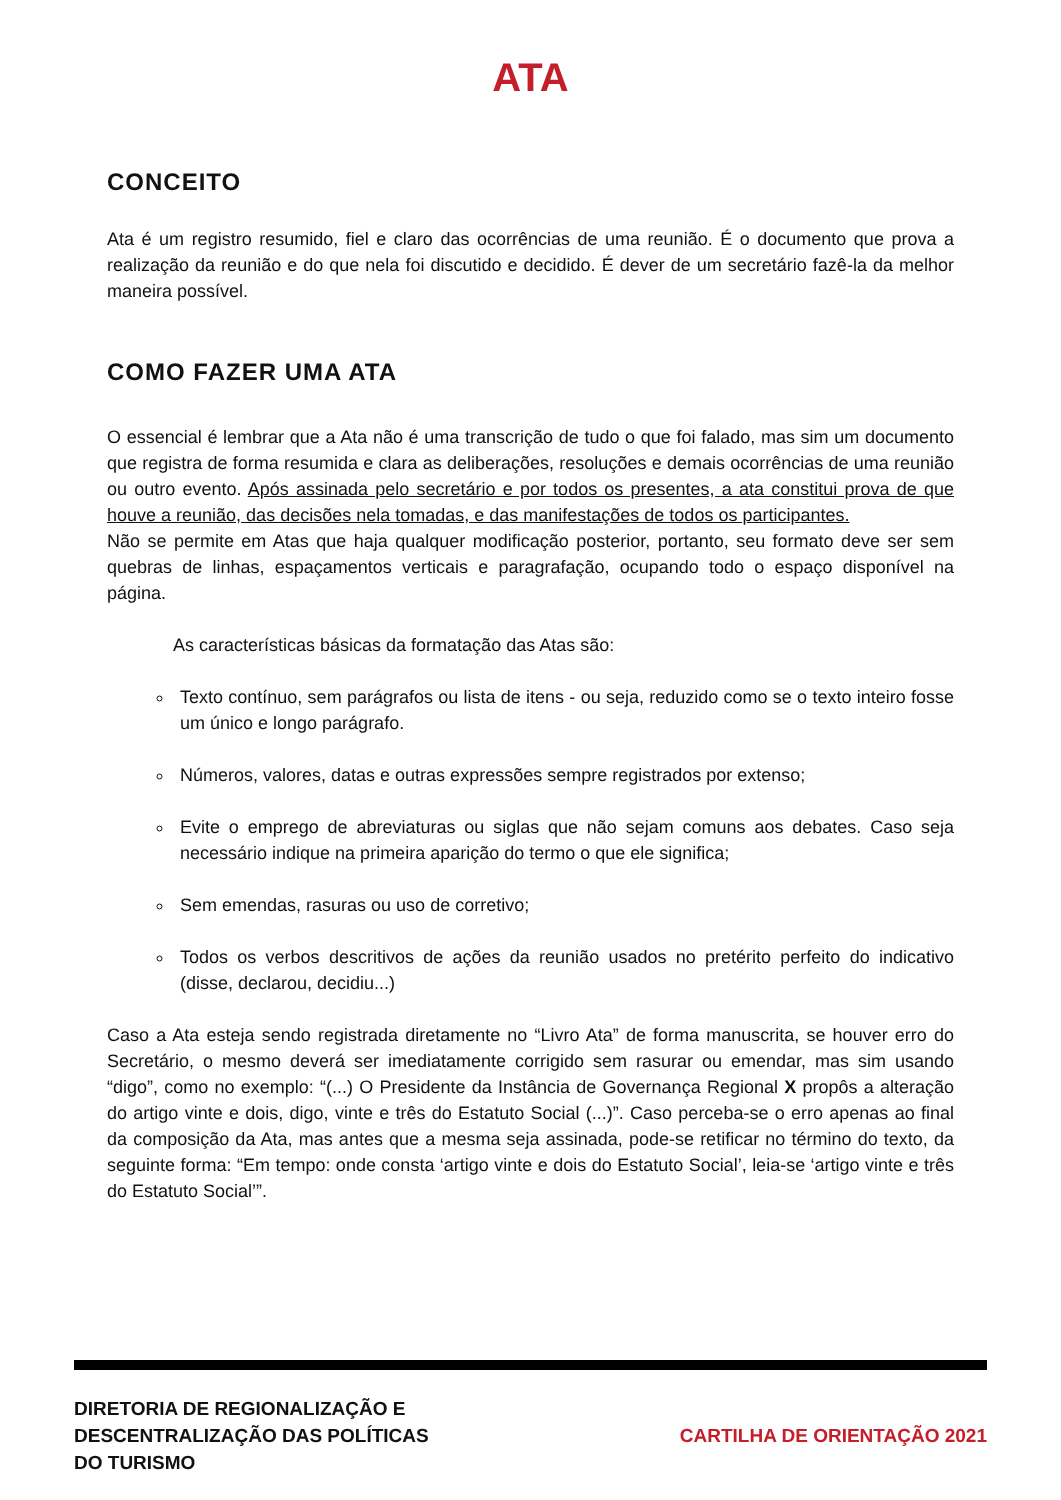ATA
CONCEITO
Ata é um registro resumido, fiel e claro das ocorrências de uma reunião. É o documento que prova a realização da reunião e do que nela foi discutido e decidido. É dever de um secretário fazê-la da melhor maneira possível.
COMO FAZER UMA ATA
O essencial é lembrar que a Ata não é uma transcrição de tudo o que foi falado, mas sim um documento que registra de forma resumida e clara as deliberações, resoluções e demais ocorrências de uma reunião ou outro evento. Após assinada pelo secretário e por todos os presentes, a ata constitui prova de que houve a reunião, das decisões nela tomadas, e das manifestações de todos os participantes.
Não se permite em Atas que haja qualquer modificação posterior, portanto, seu formato deve ser sem quebras de linhas, espaçamentos verticais e paragrafação, ocupando todo o espaço disponível na página.
As características básicas da formatação das Atas são:
Texto contínuo, sem parágrafos ou lista de itens - ou seja, reduzido como se o texto inteiro fosse um único e longo parágrafo.
Números, valores, datas e outras expressões sempre registrados por extenso;
Evite o emprego de abreviaturas ou siglas que não sejam comuns aos debates. Caso seja necessário indique na primeira aparição do termo o que ele significa;
Sem emendas, rasuras ou uso de corretivo;
Todos os verbos descritivos de ações da reunião usados no pretérito perfeito do indicativo (disse, declarou, decidiu...)
Caso a Ata esteja sendo registrada diretamente no “Livro Ata” de forma manuscrita, se houver erro do Secretário, o mesmo deverá ser imediatamente corrigido sem rasurar ou emendar, mas sim usando “digo”, como no exemplo: “(...) O Presidente da Instância de Governança Regional X propôs a alteração do artigo vinte e dois, digo, vinte e três do Estatuto Social (...)”. Caso perceba-se o erro apenas ao final da composição da Ata, mas antes que a mesma seja assinada, pode-se retificar no término do texto, da seguinte forma: “Em tempo: onde consta ‘artigo vinte e dois do Estatuto Social’, leia-se ‘artigo vinte e três do Estatuto Social’”.
DIRETORIA DE REGIONALIZAÇÃO E
DESCENTRALIZAÇÃO DAS POLÍTICAS
DO TURISMO
CARTILHA DE ORIENTAÇÃO 2021